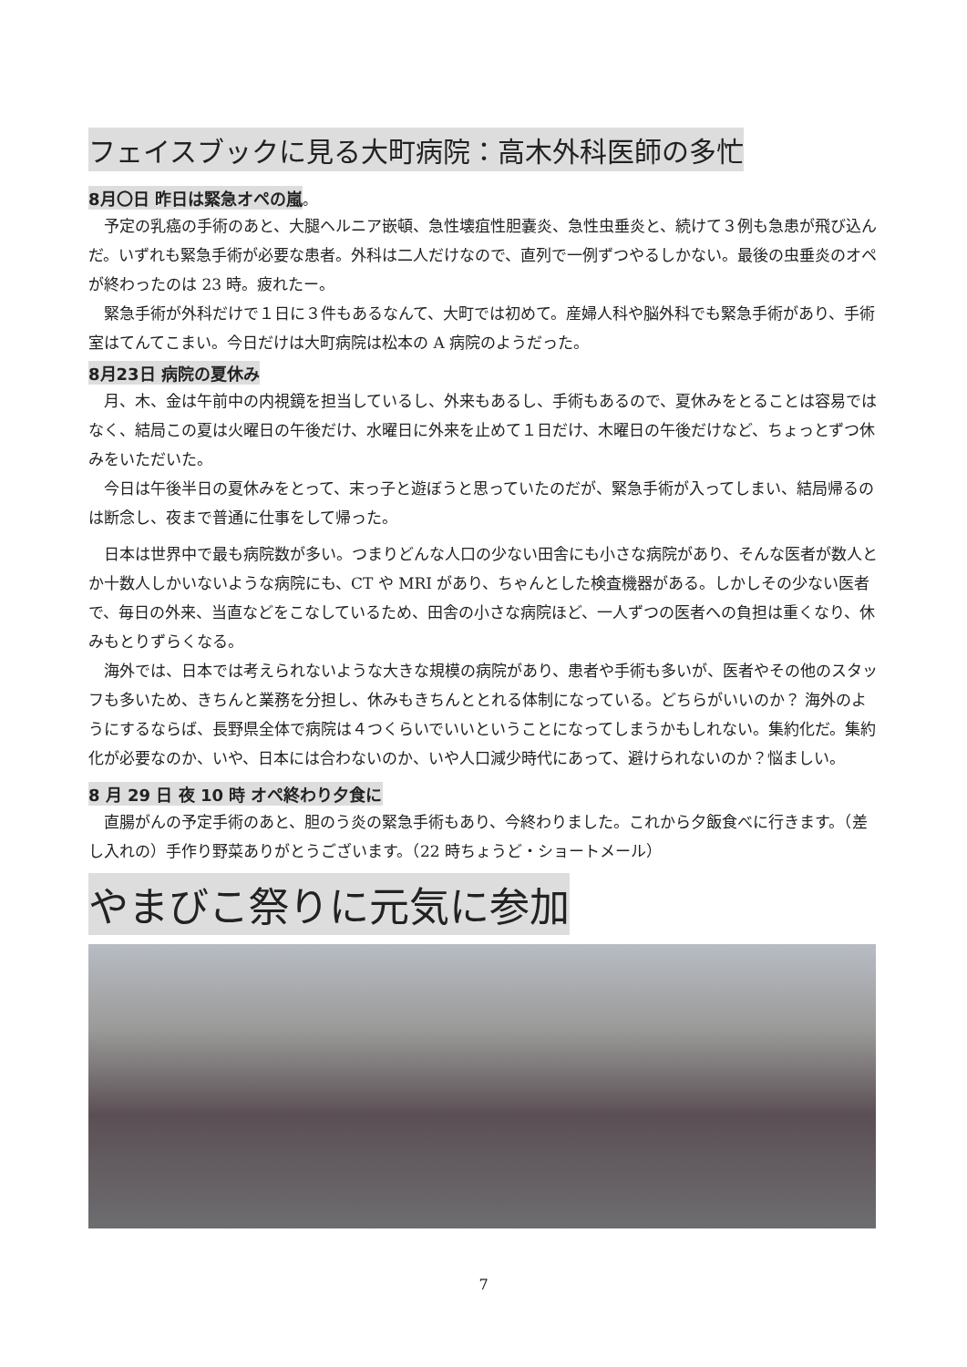フェイスブックに見る大町病院：高木外科医師の多忙
8月〇日 昨日は緊急オペの嵐
。
予定の乳癌の手術のあと、大腿ヘルニア嵌頓、急性壊疽性胆嚢炎、急性虫垂炎と、続けて３例も急患が飛び込んだ。いずれも緊急手術が必要な患者。外科は二人だけなので、直列で一例ずつやるしかない。最後の虫垂炎のオペが終わったのは 23 時。疲れたー。
緊急手術が外科だけで１日に３件もあるなんて、大町では初めて。産婦人科や脳外科でも緊急手術があり、手術室はてんてこまい。今日だけは大町病院は松本の A 病院のようだった。
8月23日 病院の夏休み
月、木、金は午前中の内視鏡を担当しているし、外来もあるし、手術もあるので、夏休みをとることは容易ではなく、結局この夏は火曜日の午後だけ、水曜日に外来を止めて１日だけ、木曜日の午後だけなど、ちょっとずつ休みをいただいた。
今日は午後半日の夏休みをとって、末っ子と遊ぼうと思っていたのだが、緊急手術が入ってしまい、結局帰るのは断念し、夜まで普通に仕事をして帰った。
日本は世界中で最も病院数が多い。つまりどんな人口の少ない田舎にも小さな病院があり、そんな医者が数人とか十数人しかいないような病院にも、CT や MRI があり、ちゃんとした検査機器がある。しかしその少ない医者で、毎日の外来、当直などをこなしているため、田舎の小さな病院ほど、一人ずつの医者への負担は重くなり、休みもとりずらくなる。
海外では、日本では考えられないような大きな規模の病院があり、患者や手術も多いが、医者やその他のスタッフも多いため、きちんと業務を分担し、休みもきちんととれる体制になっている。どちらがいいのか？ 海外のようにするならば、長野県全体で病院は４つくらいでいいということになってしまうかもしれない。集約化だ。集約化が必要なのか、いや、日本には合わないのか、いや人口減少時代にあって、避けられないのか？悩ましい。
8 月 29 日 夜 10 時 オペ終わり夕食に
直腸がんの予定手術のあと、胆のう炎の緊急手術もあり、今終わりました。これから夕飯食べに行きます。（差し入れの）手作り野菜ありがとうございます。（22 時ちょうど・ショートメール）
やまびこ祭りに元気に参加
7